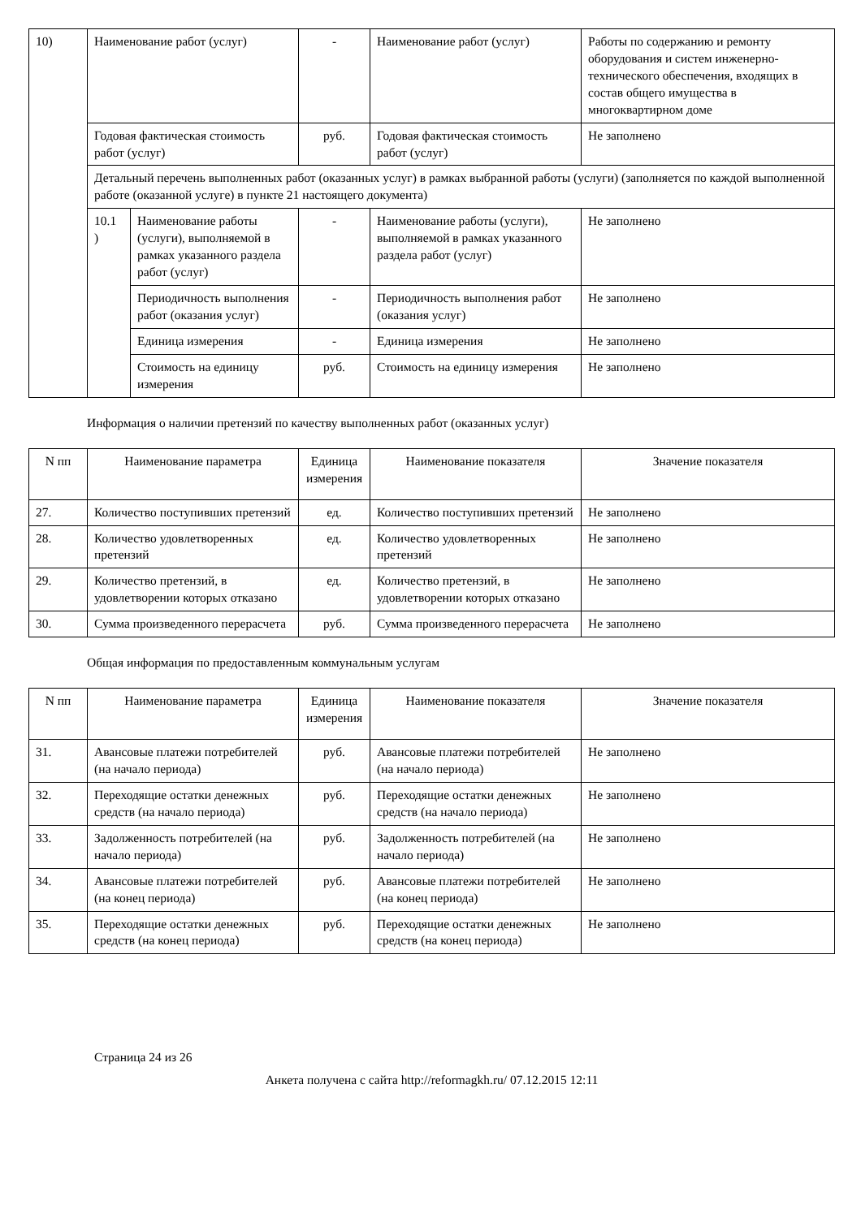| 10) | Наименование работ (услуг) | | - | Наименование работ (услуг) | Работы по содержанию и ремонту оборудования и систем инженерно-технического обеспечения, входящих в состав общего имущества в многоквартирном доме |
| | Годовая фактическая стоимость работ (услуг) | | руб. | Годовая фактическая стоимость работ (услуг) | Не заполнено |
| | Детальный перечень выполненных работ (оказанных услуг) в рамках выбранной работы (услуги) (заполняется по каждой выполненной работе (оказанной услуге) в пункте 21 настоящего документа) | | | | |
| | 10.1 ) | Наименование работы (услуги), выполняемой в рамках указанного раздела работ (услуг) | - | Наименование работы (услуги), выполняемой в рамках указанного раздела работ (услуг) | Не заполнено |
| | | Периодичность выполнения работ (оказания услуг) | - | Периодичность выполнения работ (оказания услуг) | Не заполнено |
| | | Единица измерения | - | Единица измерения | Не заполнено |
| | | Стоимость на единицу измерения | руб. | Стоимость на единицу измерения | Не заполнено |
Информация о наличии претензий по качеству выполненных работ (оказанных услуг)
| N пп | Наименование параметра | Единица измерения | Наименование показателя | Значение показателя |
| --- | --- | --- | --- | --- |
| 27. | Количество поступивших претензий | ед. | Количество поступивших претензий | Не заполнено |
| 28. | Количество удовлетворенных претензий | ед. | Количество удовлетворенных претензий | Не заполнено |
| 29. | Количество претензий, в удовлетворении которых отказано | ед. | Количество претензий, в удовлетворении которых отказано | Не заполнено |
| 30. | Сумма произведенного перерасчета | руб. | Сумма произведенного перерасчета | Не заполнено |
Общая информация по предоставленным коммунальным услугам
| N пп | Наименование параметра | Единица измерения | Наименование показателя | Значение показателя |
| --- | --- | --- | --- | --- |
| 31. | Авансовые платежи потребителей (на начало периода) | руб. | Авансовые платежи потребителей (на начало периода) | Не заполнено |
| 32. | Переходящие остатки денежных средств (на начало периода) | руб. | Переходящие остатки денежных средств (на начало периода) | Не заполнено |
| 33. | Задолженность потребителей (на начало периода) | руб. | Задолженность потребителей (на начало периода) | Не заполнено |
| 34. | Авансовые платежи потребителей (на конец периода) | руб. | Авансовые платежи потребителей (на конец периода) | Не заполнено |
| 35. | Переходящие остатки денежных средств (на конец периода) | руб. | Переходящие остатки денежных средств (на конец периода) | Не заполнено |
Страница 24 из 26
Анкета получена с сайта http://reformagkh.ru/ 07.12.2015 12:11